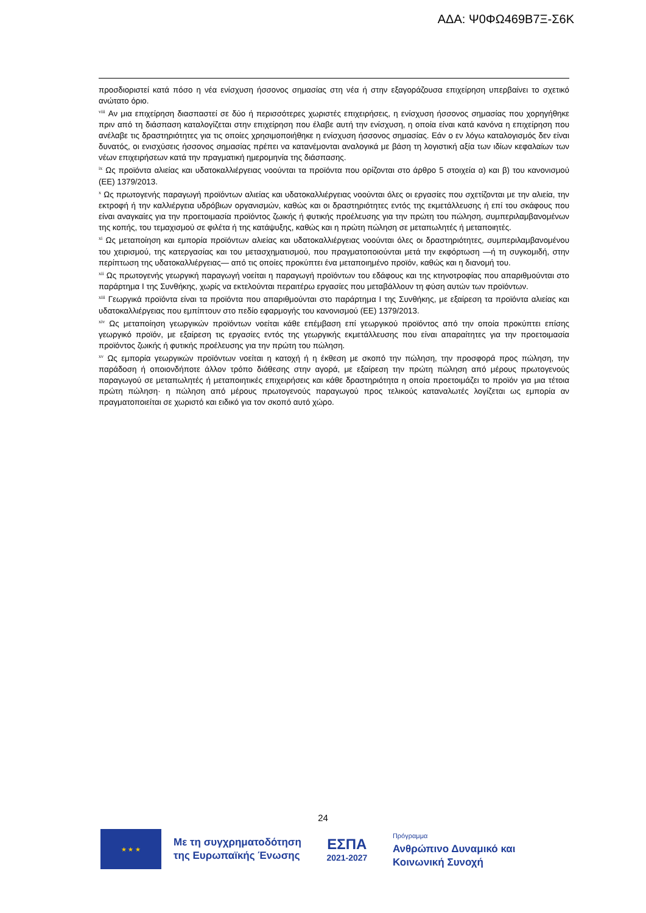ΑΔΑ: Ψ0ΦΩ469Β7Ξ-Σ6Κ
προσδιοριστεί κατά πόσο η νέα ενίσχυση ήσσονος σημασίας στη νέα ή στην εξαγοράζουσα επιχείρηση υπερβαίνει το σχετικό ανώτατο όριο.
<sup>viii</sup> Αν μια επιχείρηση διασπαστεί σε δύο ή περισσότερες χωριστές επιχειρήσεις, η ενίσχυση ήσσονος σημασίας που χορηγήθηκε πριν από τη διάσπαση καταλογίζεται στην επιχείρηση που έλαβε αυτή την ενίσχυση, η οποία είναι κατά κανόνα η επιχείρηση που ανέλαβε τις δραστηριότητες για τις οποίες χρησιμοποιήθηκε η ενίσχυση ήσσονος σημασίας. Εάν ο εν λόγω καταλογισμός δεν είναι δυνατός, οι ενισχύσεις ήσσονος σημασίας πρέπει να κατανέμονται αναλογικά με βάση τη λογιστική αξία των ιδίων κεφαλαίων των νέων επιχειρήσεων κατά την πραγματική ημερομηνία της διάσπασης.
<sup>ix</sup> Ως προϊόντα αλιείας και υδατοκαλλιέργειας νοούνται τα προϊόντα που ορίζονται στο άρθρο 5 στοιχεία α) και β) του κανονισμού (ΕΕ) 1379/2013.
<sup>x</sup> Ως πρωτογενής παραγωγή προϊόντων αλιείας και υδατοκαλλιέργειας νοούνται όλες οι εργασίες που σχετίζονται με την αλιεία, την εκτροφή ή την καλλιέργεια υδρόβιων οργανισμών, καθώς και οι δραστηριότητες εντός της εκμετάλλευσης ή επί του σκάφους που είναι αναγκαίες για την προετοιμασία προϊόντος ζωικής ή φυτικής προέλευσης για την πρώτη του πώληση, συμπεριλαμβανομένων της κοπής, του τεμαχισμού σε φιλέτα ή της κατάψυξης, καθώς και η πρώτη πώληση σε μεταπωλητές ή μεταποιητές.
<sup>xi</sup> Ως μεταποίηση και εμπορία προϊόντων αλιείας και υδατοκαλλιέργειας νοούνται όλες οι δραστηριότητες, συμπεριλαμβανομένου του χειρισμού, της κατεργασίας και του μετασχηματισμού, που πραγματοποιούνται μετά την εκφόρτωση —ή τη συγκομιδή, στην περίπτωση της υδατοκαλλιέργειας— από τις οποίες προκύπτει ένα μεταποιημένο προϊόν, καθώς και η διανομή του.
<sup>xii</sup> Ως πρωτογενής γεωργική παραγωγή νοείται η παραγωγή προϊόντων του εδάφους και της κτηνοτροφίας που απαριθμούνται στο παράρτημα I της Συνθήκης, χωρίς να εκτελούνται περαιτέρω εργασίες που μεταβάλλουν τη φύση αυτών των προϊόντων.
<sup>xiii</sup> Γεωργικά προϊόντα είναι τα προϊόντα που απαριθμούνται στο παράρτημα I της Συνθήκης, με εξαίρεση τα προϊόντα αλιείας και υδατοκαλλιέργειας που εμπίπτουν στο πεδίο εφαρμογής του κανονισμού (ΕΕ) 1379/2013.
<sup>xiv</sup> Ως μεταποίηση γεωργικών προϊόντων νοείται κάθε επέμβαση επί γεωργικού προϊόντος από την οποία προκύπτει επίσης γεωργικό προϊόν, με εξαίρεση τις εργασίες εντός της γεωργικής εκμετάλλευσης που είναι απαραίτητες για την προετοιμασία προϊόντος ζωικής ή φυτικής προέλευσης για την πρώτη του πώληση.
<sup>xv</sup> Ως εμπορία γεωργικών προϊόντων νοείται η κατοχή ή η έκθεση με σκοπό την πώληση, την προσφορά προς πώληση, την παράδοση ή οποιονδήποτε άλλον τρόπο διάθεσης στην αγορά, με εξαίρεση την πρώτη πώληση από μέρους πρωτογενούς παραγωγού σε μεταπωλητές ή μεταποιητικές επιχειρήσεις και κάθε δραστηριότητα η οποία προετοιμάζει το προϊόν για μια τέτοια πρώτη πώληση· η πώληση από μέρους πρωτογενούς παραγωγού προς τελικούς καταναλωτές λογίζεται ως εμπορία αν πραγματοποιείται σε χωριστό και ειδικό για τον σκοπό αυτό χώρο.
24
★ ★ ★
Με τη συγχρηματοδότηση
της Ευρωπαϊκής Ένωσης
ΕΣΠΑ
2021-2027
Πρόγραμμα
Ανθρώπινο Δυναμικό και
Κοινωνική Συνοχή